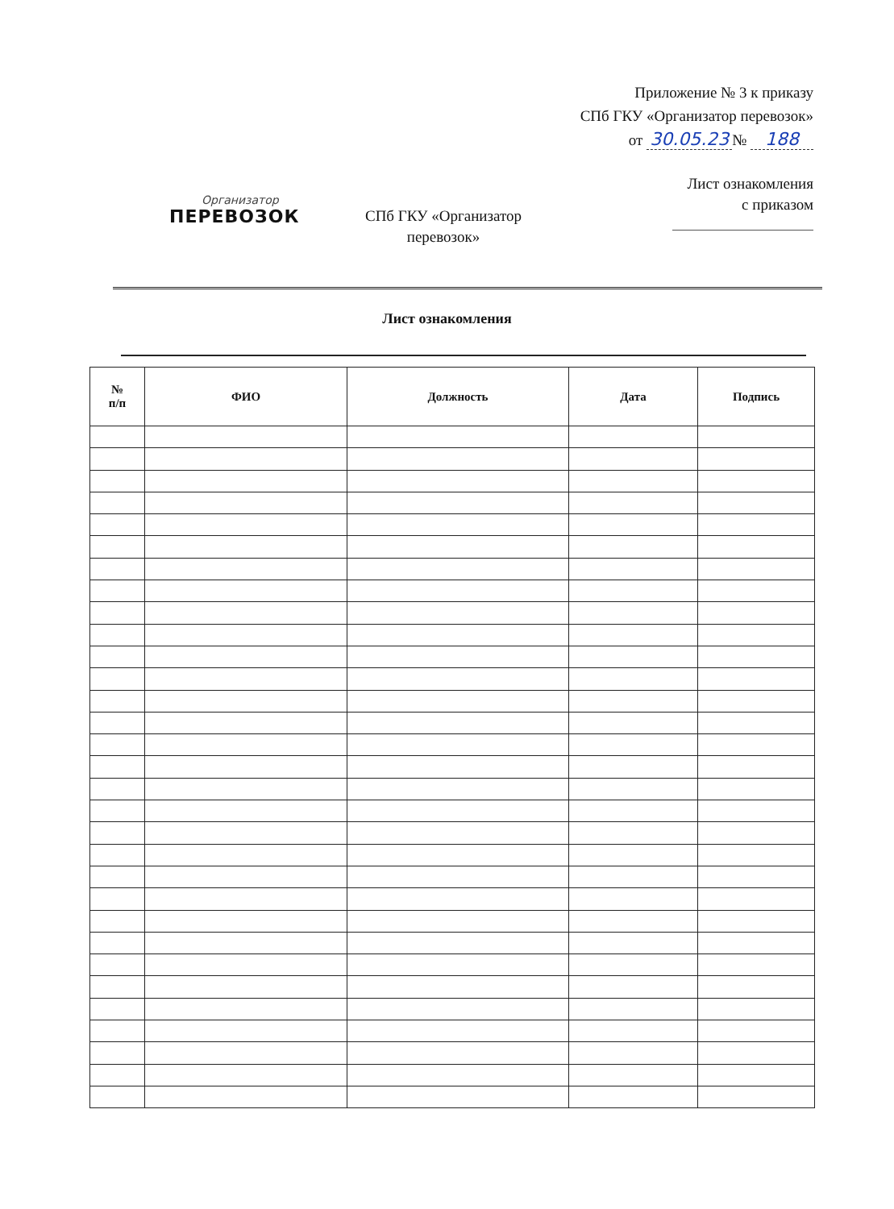Приложение № 3 к приказу
СПб ГКУ «Организатор перевозок»
от 30.05.23 № 188
Организатор
ПЕРЕВОЗОК
СПб ГКУ «Организатор перевозок»
Лист ознакомления
с приказом
Лист ознакомления
| № п/п | ФИО | Должность | Дата | Подпись |
| --- | --- | --- | --- | --- |